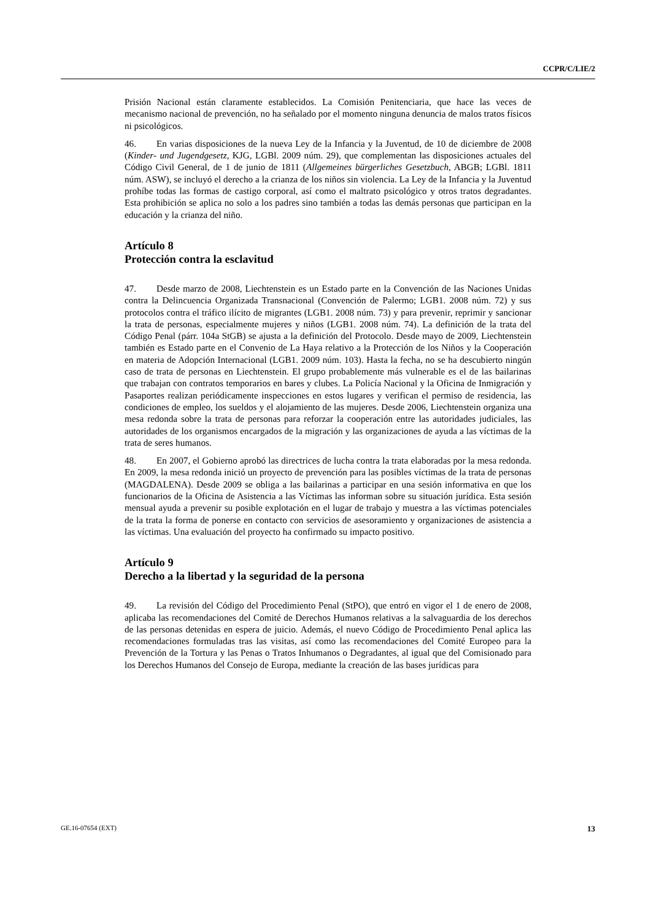CCPR/C/LIE/2
Prisión Nacional están claramente establecidos. La Comisión Penitenciaria, que hace las veces de mecanismo nacional de prevención, no ha señalado por el momento ninguna denuncia de malos tratos físicos ni psicológicos.
46. En varias disposiciones de la nueva Ley de la Infancia y la Juventud, de 10 de diciembre de 2008 (Kinder- und Jugendgesetz, KJG, LGBl. 2009 núm. 29), que complementan las disposiciones actuales del Código Civil General, de 1 de junio de 1811 (Allgemeines bürgerliches Gesetzbuch, ABGB; LGBl. 1811 núm. ASW), se incluyó el derecho a la crianza de los niños sin violencia. La Ley de la Infancia y la Juventud prohíbe todas las formas de castigo corporal, así como el maltrato psicológico y otros tratos degradantes. Esta prohibición se aplica no solo a los padres sino también a todas las demás personas que participan en la educación y la crianza del niño.
Artículo 8
Protección contra la esclavitud
47. Desde marzo de 2008, Liechtenstein es un Estado parte en la Convención de las Naciones Unidas contra la Delincuencia Organizada Transnacional (Convención de Palermo; LGB1. 2008 núm. 72) y sus protocolos contra el tráfico ilícito de migrantes (LGB1. 2008 núm. 73) y para prevenir, reprimir y sancionar la trata de personas, especialmente mujeres y niños (LGB1. 2008 núm. 74). La definición de la trata del Código Penal (párr. 104a StGB) se ajusta a la definición del Protocolo. Desde mayo de 2009, Liechtenstein también es Estado parte en el Convenio de La Haya relativo a la Protección de los Niños y la Cooperación en materia de Adopción Internacional (LGB1. 2009 núm. 103). Hasta la fecha, no se ha descubierto ningún caso de trata de personas en Liechtenstein. El grupo probablemente más vulnerable es el de las bailarinas que trabajan con contratos temporarios en bares y clubes. La Policía Nacional y la Oficina de Inmigración y Pasaportes realizan periódicamente inspecciones en estos lugares y verifican el permiso de residencia, las condiciones de empleo, los sueldos y el alojamiento de las mujeres. Desde 2006, Liechtenstein organiza una mesa redonda sobre la trata de personas para reforzar la cooperación entre las autoridades judiciales, las autoridades de los organismos encargados de la migración y las organizaciones de ayuda a las víctimas de la trata de seres humanos.
48. En 2007, el Gobierno aprobó las directrices de lucha contra la trata elaboradas por la mesa redonda. En 2009, la mesa redonda inició un proyecto de prevención para las posibles víctimas de la trata de personas (MAGDALENA). Desde 2009 se obliga a las bailarinas a participar en una sesión informativa en que los funcionarios de la Oficina de Asistencia a las Víctimas las informan sobre su situación jurídica. Esta sesión mensual ayuda a prevenir su posible explotación en el lugar de trabajo y muestra a las víctimas potenciales de la trata la forma de ponerse en contacto con servicios de asesoramiento y organizaciones de asistencia a las víctimas. Una evaluación del proyecto ha confirmado su impacto positivo.
Artículo 9
Derecho a la libertad y la seguridad de la persona
49. La revisión del Código del Procedimiento Penal (StPO), que entró en vigor el 1 de enero de 2008, aplicaba las recomendaciones del Comité de Derechos Humanos relativas a la salvaguardia de los derechos de las personas detenidas en espera de juicio. Además, el nuevo Código de Procedimiento Penal aplica las recomendaciones formuladas tras las visitas, así como las recomendaciones del Comité Europeo para la Prevención de la Tortura y las Penas o Tratos Inhumanos o Degradantes, al igual que del Comisionado para los Derechos Humanos del Consejo de Europa, mediante la creación de las bases jurídicas para
GE.16-07654 (EXT) 13